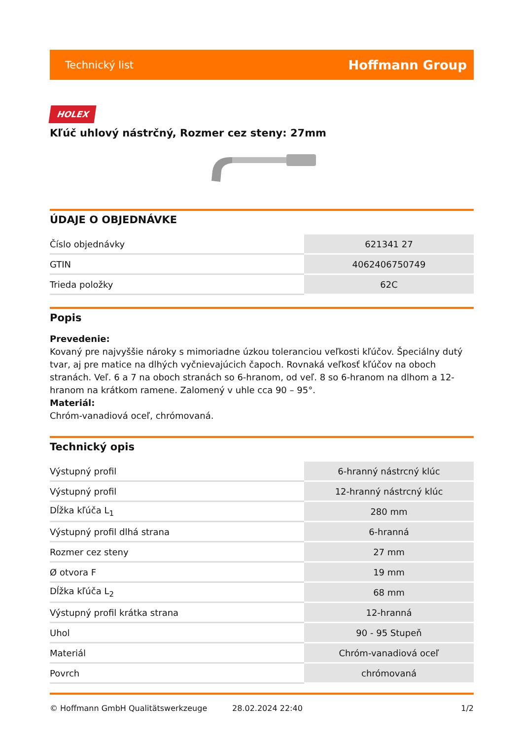Technický list Hoffmann Group
HOLEX
Kľúč uhlový nástrčný, Rozmer cez steny: 27mm
ÚDAJE O OBJEDNÁVKE
| Číslo objednávky | 621341 27 |
| GTIN | 4062406750749 |
| Trieda položky | 62C |
Popis
Prevedenie:
Kovaný pre najvyššie nároky s mimoriadne úzkou toleranciou veľkosti kľúčov. Špeciálny dutý tvar, aj pre matice na dlhých vyčnievajúcich čapoch. Rovnaká veľkosť kľúčov na oboch stranách. Veľ. 6 a 7 na oboch stranách so 6-hranom, od veľ. 8 so 6-hranom na dlhom a 12-hranom na krátkom ramene. Zalomený v uhle cca 90 – 95°.
Materiál:
Chróm-vanadiová oceľ, chrómovaná.
Technický opis
| Výstupný profil | 6-hranný nástrcný klúc |
| Výstupný profil | 12-hranný nástrcný klúc |
| Dĺžka kľúča L<sub>1</sub> | 280 mm |
| Výstupný profil dlhá strana | 6-hranná |
| Rozmer cez steny | 27 mm |
| Ø otvora F | 19 mm |
| Dĺžka kľúča L<sub>2</sub> | 68 mm |
| Výstupný profil krátka strana | 12-hranná |
| Uhol | 90 - 95 Stupeň |
| Materiál | Chróm-vanadiová oceľ |
| Povrch | chrómovaná |
© Hoffmann GmbH Qualitätswerkzeuge 28.02.2024 22:40 1/2